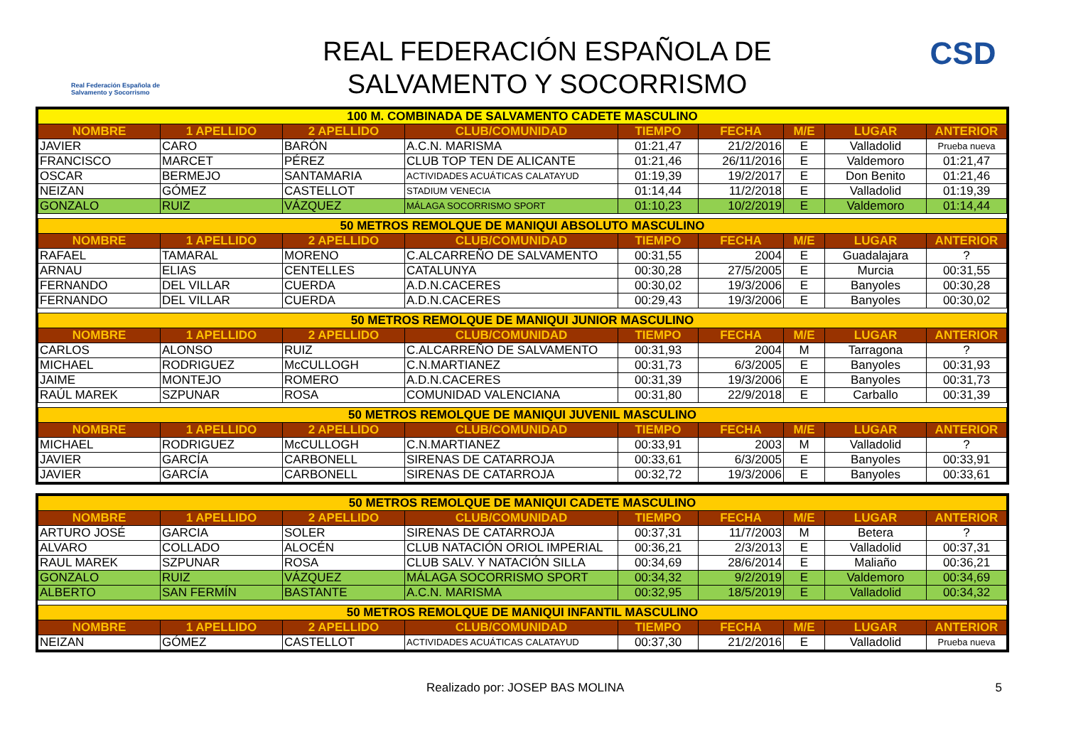Real Federación Española de Salvamento y Socorrismo
REAL FEDERACIÓN ESPAÑOLA DE
SALVAMENTO Y SOCORRISMO
CSD
| 100 M. COMBINADA DE SALVAMENTO CADETE MASCULINO | | | | | | | | |
| NOMBRE | 1 APELLIDO | 2 APELLIDO | CLUB/COMUNIDAD | TIEMPO | FECHA | M/E | LUGAR | ANTERIOR |
| JAVIER | CARO | BARÓN | A.C.N. MARISMA | 01:21,47 | 21/2/2016 | E | Valladolid | Prueba nueva |
| FRANCISCO | MARCET | PÉREZ | CLUB TOP TEN DE ALICANTE | 01:21,46 | 26/11/2016 | E | Valdemoro | 01:21,47 |
| OSCAR | BERMEJO | SANTAMARIA | ACTIVIDADES ACUÁTICAS CALATAYUD | 01:19,39 | 19/2/2017 | E | Don Benito | 01:21,46 |
| NEIZAN | GÓMEZ | CASTELLOT | STADIUM VENECIA | 01:14,44 | 11/2/2018 | E | Valladolid | 01:19,39 |
| GONZALO | RUIZ | VÁZQUEZ | MÁLAGA SOCORRISMO SPORT | 01:10,23 | 10/2/2019 | E | Valdemoro | 01:14,44 |
| 50 METROS REMOLQUE DE MANIQUI ABSOLUTO MASCULINO | | | | | | | | |
| NOMBRE | 1 APELLIDO | 2 APELLIDO | CLUB/COMUNIDAD | TIEMPO | FECHA | M/E | LUGAR | ANTERIOR |
| RAFAEL | TAMARAL | MORENO | C.ALCARREÑO DE SALVAMENTO | 00:31,55 | 2004 | E | Guadalajara | ? |
| ARNAU | ELIAS | CENTELLES | CATALUNYA | 00:30,28 | 27/5/2005 | E | Murcia | 00:31,55 |
| FERNANDO | DEL VILLAR | CUERDA | A.D.N.CACERES | 00:30,02 | 19/3/2006 | E | Banyoles | 00:30,28 |
| FERNANDO | DEL VILLAR | CUERDA | A.D.N.CACERES | 00:29,43 | 19/3/2006 | E | Banyoles | 00:30,02 |
| 50 METROS REMOLQUE DE MANIQUI JUNIOR MASCULINO | | | | | | | | |
| NOMBRE | 1 APELLIDO | 2 APELLIDO | CLUB/COMUNIDAD | TIEMPO | FECHA | M/E | LUGAR | ANTERIOR |
| CARLOS | ALONSO | RUIZ | C.ALCARREÑO DE SALVAMENTO | 00:31,93 | 2004 | M | Tarragona | ? |
| MICHAEL | RODRIGUEZ | McCULLOGH | C.N.MARTIANEZ | 00:31,73 | 6/3/2005 | E | Banyoles | 00:31,93 |
| JAIME | MONTEJO | ROMERO | A.D.N.CACERES | 00:31,39 | 19/3/2006 | E | Banyoles | 00:31,73 |
| RAÚL MAREK | SZPUNAR | ROSA | COMUNIDAD VALENCIANA | 00:31,80 | 22/9/2018 | E | Carballo | 00:31,39 |
| 50 METROS REMOLQUE DE MANIQUI JUVENIL MASCULINO | | | | | | | | |
| NOMBRE | 1 APELLIDO | 2 APELLIDO | CLUB/COMUNIDAD | TIEMPO | FECHA | M/E | LUGAR | ANTERIOR |
| MICHAEL | RODRIGUEZ | McCULLOGH | C.N.MARTIANEZ | 00:33,91 | 2003 | M | Valladolid | ? |
| JAVIER | GARCÍA | CARBONELL | SIRENAS DE CATARROJA | 00:33,61 | 6/3/2005 | E | Banyoles | 00:33,91 |
| JAVIER | GARCÍA | CARBONELL | SIRENAS DE CATARROJA | 00:32,72 | 19/3/2006 | E | Banyoles | 00:33,61 |
| 50 METROS REMOLQUE DE MANIQUI CADETE MASCULINO | | | | | | | | |
| NOMBRE | 1 APELLIDO | 2 APELLIDO | CLUB/COMUNIDAD | TIEMPO | FECHA | M/E | LUGAR | ANTERIOR |
| ARTURO JOSÉ | GARCIA | SOLER | SIRENAS DE CATARROJA | 00:37,31 | 11/7/2003 | M | Betera | ? |
| ALVARO | COLLADO | ALOCÉN | CLUB NATACIÓN ORIOL IMPERIAL | 00:36,21 | 2/3/2013 | E | Valladolid | 00:37,31 |
| RAUL MAREK | SZPUNAR | ROSA | CLUB SALV. Y NATACIÓN SILLA | 00:34,69 | 28/6/2014 | E | Maliaño | 00:36,21 |
| GONZALO | RUIZ | VÁZQUEZ | MÁLAGA SOCORRISMO SPORT | 00:34,32 | 9/2/2019 | E | Valdemoro | 00:34,69 |
| ALBERTO | SAN FERMÍN | BASTANTE | A.C.N. MARISMA | 00:32,95 | 18/5/2019 | E | Valladolid | 00:34,32 |
| 50 METROS REMOLQUE DE MANIQUI INFANTIL MASCULINO | | | | | | | | |
| NOMBRE | 1 APELLIDO | 2 APELLIDO | CLUB/COMUNIDAD | TIEMPO | FECHA | M/E | LUGAR | ANTERIOR |
| NEIZAN | GÓMEZ | CASTELLOT | ACTIVIDADES ACUÁTICAS CALATAYUD | 00:37,30 | 21/2/2016 | E | Valladolid | Prueba nueva |
Realizado por: JOSEP BAS MOLINA 5